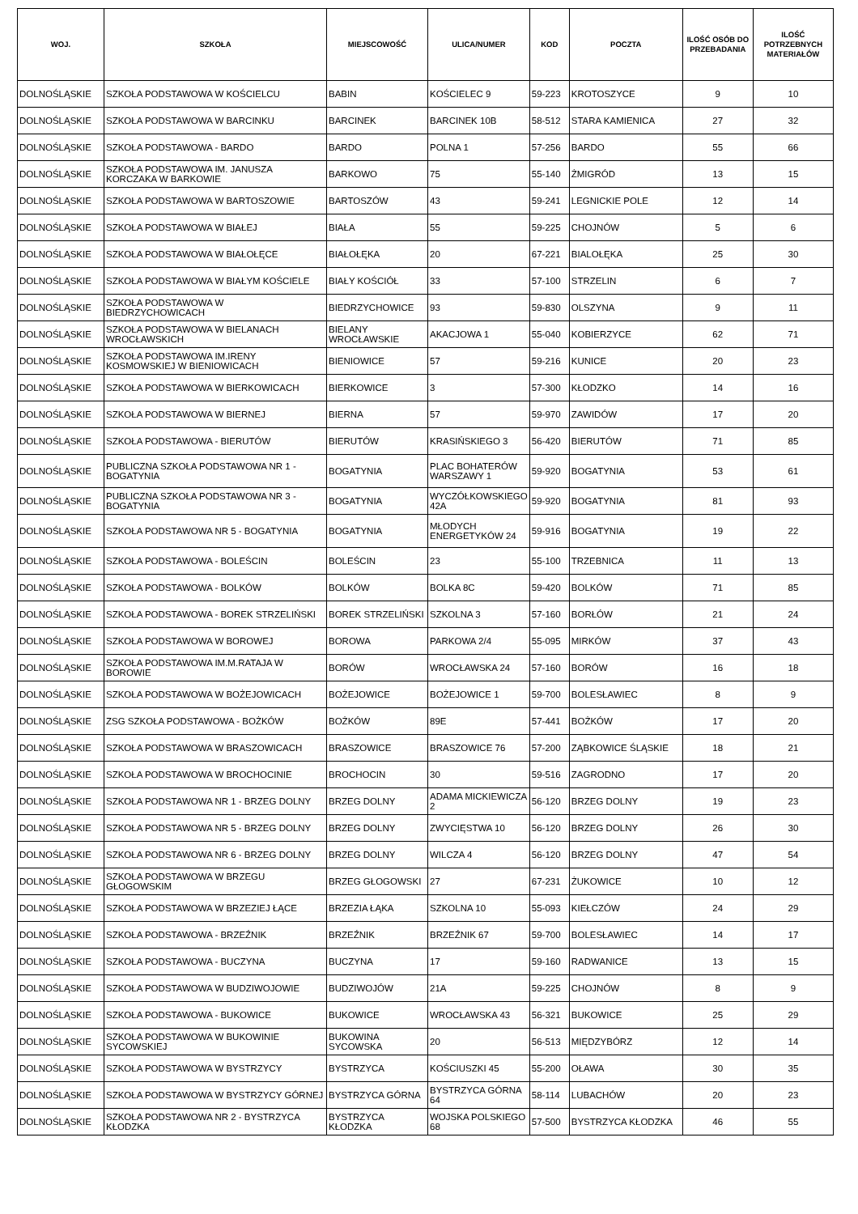| WOJ. | SZKOŁA | MIEJSCOWOŚĆ | ULICA/NUMER | KOD | POCZTA | ILOŚĆ OSÓB DO PRZEBADANIA | ILOŚĆ POTRZEBNYCH MATERIAŁÓW |
| --- | --- | --- | --- | --- | --- | --- | --- |
| DOLNOŚLĄSKIE | SZKOŁA PODSTAWOWA W KOŚCIELCU | BABIN | KOŚCIELEC 9 | 59-223 | KROTOSZYCE | 9 | 10 |
| DOLNOŚLĄSKIE | SZKOŁA PODSTAWOWA W BARCINKU | BARCINEK | BARCINEK 10B | 58-512 | STARA KAMIENICA | 27 | 32 |
| DOLNOŚLĄSKIE | SZKOŁA PODSTAWOWA - BARDO | BARDO | POLNA 1 | 57-256 | BARDO | 55 | 66 |
| DOLNOŚLĄSKIE | SZKOŁA PODSTAWOWA IM. JANUSZA KORCZAKA W BARKOWIE | BARKOWO | 75 | 55-140 | ŻMIGRÓD | 13 | 15 |
| DOLNOŚLĄSKIE | SZKOŁA PODSTAWOWA W BARTOSZOWIE | BARTOSZÓW | 43 | 59-241 | LEGNICKIE POLE | 12 | 14 |
| DOLNOŚLĄSKIE | SZKOŁA PODSTAWOWA W BIAŁEJ | BIAŁA | 55 | 59-225 | CHOJNÓW | 5 | 6 |
| DOLNOŚLĄSKIE | SZKOŁA PODSTAWOWA W BIAŁOŁĘCE | BIAŁOŁĘKA | 20 | 67-221 | BIALOŁĘKA | 25 | 30 |
| DOLNOŚLĄSKIE | SZKOŁA PODSTAWOWA W BIAŁYM KOŚCIELE | BIAŁY KOŚCIÓŁ | 33 | 57-100 | STRZELIN | 6 | 7 |
| DOLNOŚLĄSKIE | SZKOŁA PODSTAWOWA W BIEDRZYCHOWICACH | BIEDRZYCHOWICE | 93 | 59-830 | OLSZYNA | 9 | 11 |
| DOLNOŚLĄSKIE | SZKOŁA PODSTAWOWA W BIELANACH WROCŁAWSKICH | BIELANY WROCŁAWSKIE | AKACJOWA 1 | 55-040 | KOBIERZYCE | 62 | 71 |
| DOLNOŚLĄSKIE | SZKOŁA PODSTAWOWA IM.IRENY KOSMOWSKIEJ W BIENIOWICACH | BIENIOWICE | 57 | 59-216 | KUNICE | 20 | 23 |
| DOLNOŚLĄSKIE | SZKOŁA PODSTAWOWA W BIERKOWICACH | BIERKOWICE | 3 | 57-300 | KŁODZKO | 14 | 16 |
| DOLNOŚLĄSKIE | SZKOŁA PODSTAWOWA W BIERNEJ | BIERNA | 57 | 59-970 | ZAWIDÓW | 17 | 20 |
| DOLNOŚLĄSKIE | SZKOŁA PODSTAWOWA - BIERUTÓW | BIERUTÓW | KRASIŃSKIEGO 3 | 56-420 | BIERUTÓW | 71 | 85 |
| DOLNOŚLĄSKIE | PUBLICZNA SZKOŁA PODSTAWOWA NR 1 - BOGATYNIA | BOGATYNIA | PLAC BOHATERÓW WARSZAWY 1 | 59-920 | BOGATYNIA | 53 | 61 |
| DOLNOŚLĄSKIE | PUBLICZNA SZKOŁA PODSTAWOWA NR 3 - BOGATYNIA | BOGATYNIA | WYCZÓŁKOWSKIEGO 42A | 59-920 | BOGATYNIA | 81 | 93 |
| DOLNOŚLĄSKIE | SZKOŁA PODSTAWOWA NR 5 - BOGATYNIA | BOGATYNIA | MŁODYCH ENERGETYKÓW 24 | 59-916 | BOGATYNIA | 19 | 22 |
| DOLNOŚLĄSKIE | SZKOŁA PODSTAWOWA - BOLEŚCIN | BOLEŚCIN | 23 | 55-100 | TRZEBNICA | 11 | 13 |
| DOLNOŚLĄSKIE | SZKOŁA PODSTAWOWA - BOLKÓW | BOLKÓW | BOLKA 8C | 59-420 | BOLKÓW | 71 | 85 |
| DOLNOŚLĄSKIE | SZKOŁA PODSTAWOWA - BOREK STRZELIŃSKI | BOREK STRZELIŃSKI | SZKOLNA 3 | 57-160 | BORŁÓW | 21 | 24 |
| DOLNOŚLĄSKIE | SZKOŁA PODSTAWOWA W BOROWEJ | BOROWA | PARKOWA 2/4 | 55-095 | MIRKÓW | 37 | 43 |
| DOLNOŚLĄSKIE | SZKOŁA PODSTAWOWA IM.M.RATAJA W BOROWIE | BORÓW | WROCŁAWSKA 24 | 57-160 | BORÓW | 16 | 18 |
| DOLNOŚLĄSKIE | SZKOŁA PODSTAWOWA W BOŻEJOWICACH | BOŻEJOWICE | BOŻEJOWICE 1 | 59-700 | BOLESŁAWIEC | 8 | 9 |
| DOLNOŚLĄSKIE | ZSG SZKOŁA PODSTAWOWA - BOŻKÓW | BOŻKÓW | 89E | 57-441 | BOŻKÓW | 17 | 20 |
| DOLNOŚLĄSKIE | SZKOŁA PODSTAWOWA W BRASZOWICACH | BRASZOWICE | BRASZOWICE 76 | 57-200 | ZĄBKOWICE ŚLĄSKIE | 18 | 21 |
| DOLNOŚLĄSKIE | SZKOŁA PODSTAWOWA W BROCHOCINIE | BROCHOCIN | 30 | 59-516 | ZAGRODNO | 17 | 20 |
| DOLNOŚLĄSKIE | SZKOŁA PODSTAWOWA NR 1 - BRZEG DOLNY | BRZEG DOLNY | ADAMA MICKIEWICZA 2 | 56-120 | BRZEG DOLNY | 19 | 23 |
| DOLNOŚLĄSKIE | SZKOŁA PODSTAWOWA NR 5 - BRZEG DOLNY | BRZEG DOLNY | ZWYCIĘSTWA 10 | 56-120 | BRZEG DOLNY | 26 | 30 |
| DOLNOŚLĄSKIE | SZKOŁA PODSTAWOWA NR 6 - BRZEG DOLNY | BRZEG DOLNY | WILCZA 4 | 56-120 | BRZEG DOLNY | 47 | 54 |
| DOLNOŚLĄSKIE | SZKOŁA PODSTAWOWA W BRZEGU GŁOGOWSKIM | BRZEG GŁOGOWSKI | 27 | 67-231 | ŻUKOWICE | 10 | 12 |
| DOLNOŚLĄSKIE | SZKOŁA PODSTAWOWA W BRZEZIEJ ŁĄCE | BRZEZIA ŁĄKA | SZKOLNA 10 | 55-093 | KIEŁCZÓW | 24 | 29 |
| DOLNOŚLĄSKIE | SZKOŁA PODSTAWOWA - BRZEŹNIK | BRZEŹNIK | BRZEŹNIK 67 | 59-700 | BOLESŁAWIEC | 14 | 17 |
| DOLNOŚLĄSKIE | SZKOŁA PODSTAWOWA - BUCZYNA | BUCZYNA | 17 | 59-160 | RADWANICE | 13 | 15 |
| DOLNOŚLĄSKIE | SZKOŁA PODSTAWOWA W BUDZIWOJOWIE | BUDZIWOJÓW | 21A | 59-225 | CHOJNÓW | 8 | 9 |
| DOLNOŚLĄSKIE | SZKOŁA PODSTAWOWA - BUKOWICE | BUKOWICE | WROCŁAWSKA 43 | 56-321 | BUKOWICE | 25 | 29 |
| DOLNOŚLĄSKIE | SZKOŁA PODSTAWOWA W BUKOWINIE SYCOWSKIEJ | BUKOWINA SYCOWSKA | 20 | 56-513 | MIĘDZYBÓRZ | 12 | 14 |
| DOLNOŚLĄSKIE | SZKOŁA PODSTAWOWA W BYSTRZYCY | BYSTRZYCA | KOŚCIUSZKI 45 | 55-200 | OŁAWA | 30 | 35 |
| DOLNOŚLĄSKIE | SZKOŁA PODSTAWOWA W BYSTRZYCY GÓRNEJ | BYSTRZYCA GÓRNA | BYSTRZYCA GÓRNA 64 | 58-114 | LUBACHÓW | 20 | 23 |
| DOLNOŚLĄSKIE | SZKOŁA PODSTAWOWA NR 2 - BYSTRZYCA KŁODZKA | BYSTRZYCA KŁODZKA | WOJSKA POLSKIEGO 68 | 57-500 | BYSTRZYCA KŁODZKA | 46 | 55 |